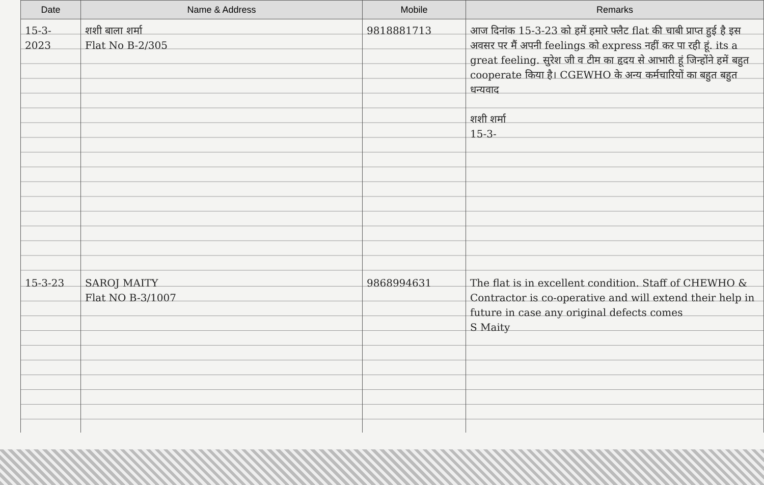| Date | Name & Address | Mobile | Remarks |
| --- | --- | --- | --- |
| 15-3-2023 | शशी बाला शर्मा Flat No B-2/305 | 9818881713 | आज दिनांक 15-3-23 को हमें हमारे फ्लैट flat की चाबी प्राप्त हुई है इस अवसर पर मैं अपनी feelings को express नहीं कर पा रही हूं. its a great feeling. सुरेश जी व टीम का हृदय से आभारी हूं जिन्होंने हमें बहुत cooperate किया है। CGEWHO के अन्य कर्मचारियों का बहुत बहुत धन्यवाद शशी शर्मा 15-3- |
| 15-3-23 | SAROJ MAITY Flat NO B-3/1007 | 9868994631 | The flat is in excellent condition. Staff of CHEWHO & Contractor is co-operative and will extend their help in future in case any original defects comes S Maity |